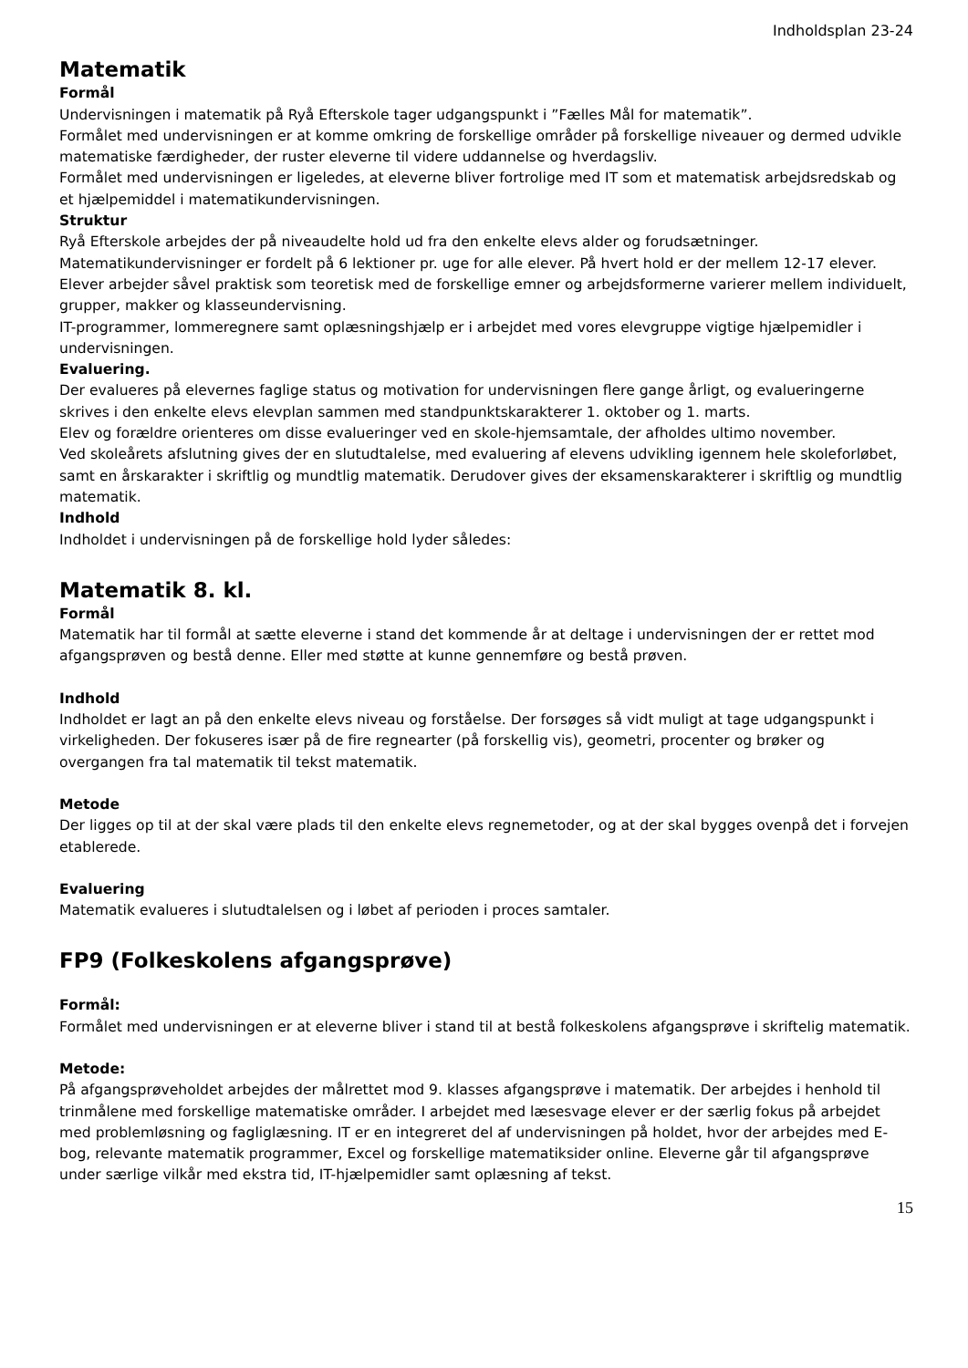Indholdsplan 23-24
Matematik
Formål
Undervisningen i matematik på Ryå Efterskole tager udgangspunkt i ”Fælles Mål for matematik”.
Formålet med undervisningen er at komme omkring de forskellige områder på forskellige niveauer og dermed udvikle matematiske færdigheder, der ruster eleverne til videre uddannelse og hverdagsliv.
Formålet med undervisningen er ligeledes, at eleverne bliver fortrolige med IT som et matematisk arbejdsredskab og et hjælpemiddel i matematikundervisningen.
Struktur
Ryå Efterskole arbejdes der på niveaudelte hold ud fra den enkelte elevs alder og forudsætninger.
Matematikundervisninger er fordelt på 6 lektioner pr. uge for alle elever. På hvert hold er der mellem 12-17 elever.
Elever arbejder såvel praktisk som teoretisk med de forskellige emner og arbejdsformerne varierer mellem individuelt, grupper, makker og klasseundervisning.
IT-programmer, lommeregnere samt oplæsningshjælp er i arbejdet med vores elevgruppe vigtige hjælpemidler i undervisningen.
Evaluering.
Der evalueres på elevernes faglige status og motivation for undervisningen flere gange årligt, og evalueringerne skrives i den enkelte elevs elevplan sammen med standpunktskarakterer 1. oktober og 1. marts.
Elev og forældre orienteres om disse evalueringer ved en skole-hjemsamtale, der afholdes ultimo november.
Ved skoleårets afslutning gives der en slutudtalelse, med evaluering af elevens udvikling igennem hele skoleforløbet, samt en årskarakter i skriftlig og mundtlig matematik. Derudover gives der eksamenskarakterer i skriftlig og mundtlig matematik.
Indhold
Indholdet i undervisningen på de forskellige hold lyder således:
Matematik 8. kl.
Formål
Matematik har til formål at sætte eleverne i stand det kommende år at deltage i undervisningen der er rettet mod afgangsprøven og bestå denne. Eller med støtte at kunne gennemføre og bestå prøven.
Indhold
Indholdet er lagt an på den enkelte elevs niveau og forståelse. Der forsøges så vidt muligt at tage udgangspunkt i virkeligheden. Der fokuseres især på de fire regnearter (på forskellig vis), geometri, procenter og brøker og overgangen fra tal matematik til tekst matematik.
Metode
Der ligges op til at der skal være plads til den enkelte elevs regnemetoder, og at der skal bygges ovenpå det i forvejen etablerede.
Evaluering
Matematik evalueres i slutudtalelsen og i løbet af perioden i proces samtaler.
FP9 (Folkeskolens afgangsprøve)
Formål:
Formålet med undervisningen er at eleverne bliver i stand til at bestå folkeskolens afgangsprøve i skriftelig matematik.
Metode:
På afgangsprøveholdet arbejdes der målrettet mod 9. klasses afgangsprøve i matematik. Der arbejdes i henhold til trinmålene med forskellige matematiske områder. I arbejdet med læsesvage elever er der særlig fokus på arbejdet med problemløsning og fagliglæsning. IT er en integreret del af undervisningen på holdet, hvor der arbejdes med E-bog, relevante matematik programmer, Excel og forskellige matematiksider online. Eleverne går til afgangsprøve under særlige vilkår med ekstra tid, IT-hjælpemidler samt oplæsning af tekst.
15